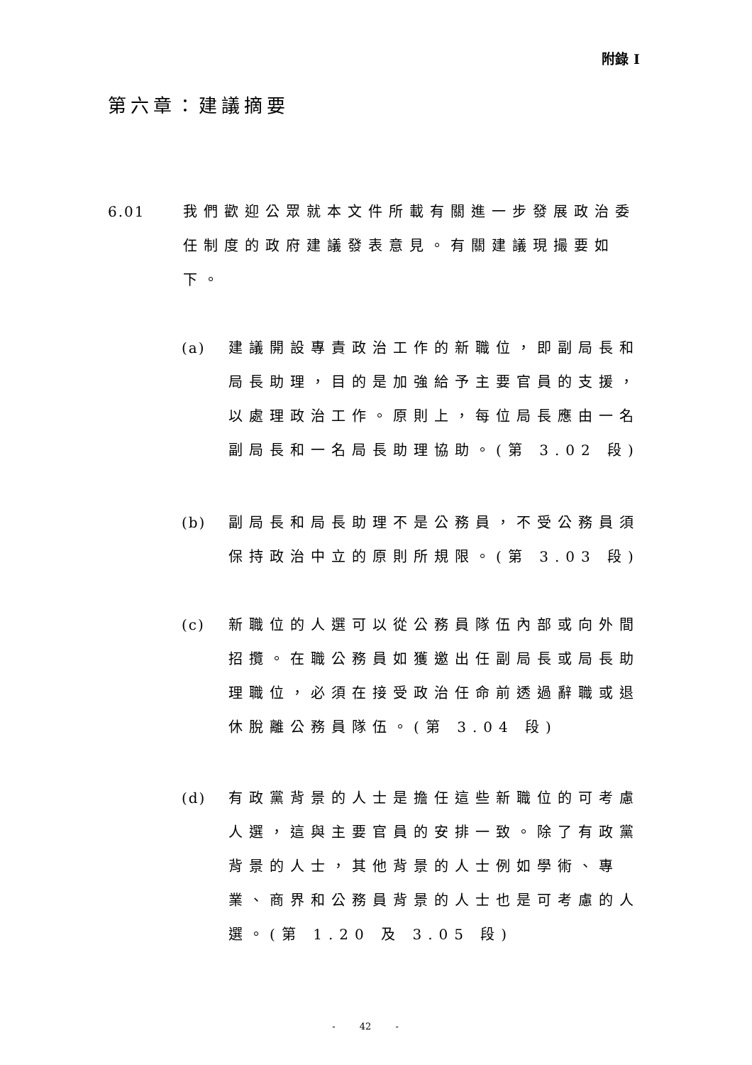附錄 I
第六章：建議摘要
6.01
我們歡迎公眾就本文件所載有關進一步發展政治委任制度的政府建議發表意見。有關建議現撮要如下。
(a)
建議開設專責政治工作的新職位，即副局長和局長助理，目的是加強給予主要官員的支援，以處理政治工作。原則上，每位局長應由一名副局長和一名局長助理協助。(第 3.02 段)
(b)
副局長和局長助理不是公務員，不受公務員須保持政治中立的原則所規限。(第 3.03 段)
(c)
新職位的人選可以從公務員隊伍內部或向外間招攬。在職公務員如獲邀出任副局長或局長助理職位，必須在接受政治任命前透過辭職或退休脫離公務員隊伍。(第 3.04 段)
(d)
有政黨背景的人士是擔任這些新職位的可考慮人選，這與主要官員的安排一致。除了有政黨背景的人士，其他背景的人士例如學術、專業、商界和公務員背景的人士也是可考慮的人選。(第 1.20 及 3.05 段)
- 42 -